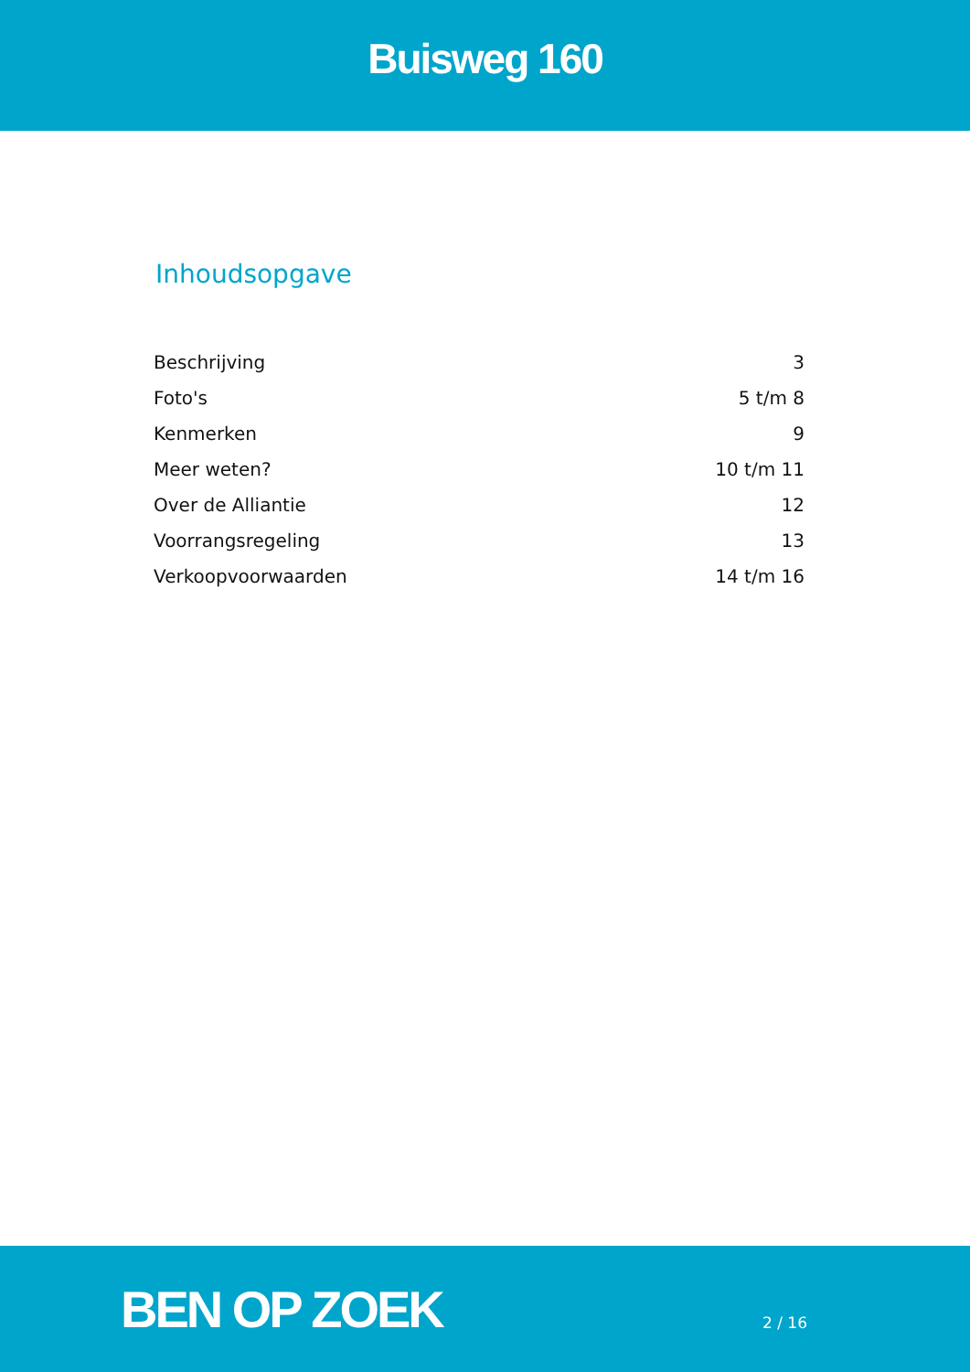Buisweg 160
Inhoudsopgave
| Beschrijving | 3 |
| Foto's | 5 t/m 8 |
| Kenmerken | 9 |
| Meer weten? | 10 t/m 11 |
| Over de Alliantie | 12 |
| Voorrangsregeling | 13 |
| Verkoopvoorwaarden | 14 t/m 16 |
BEN OP ZOEK
2 / 16